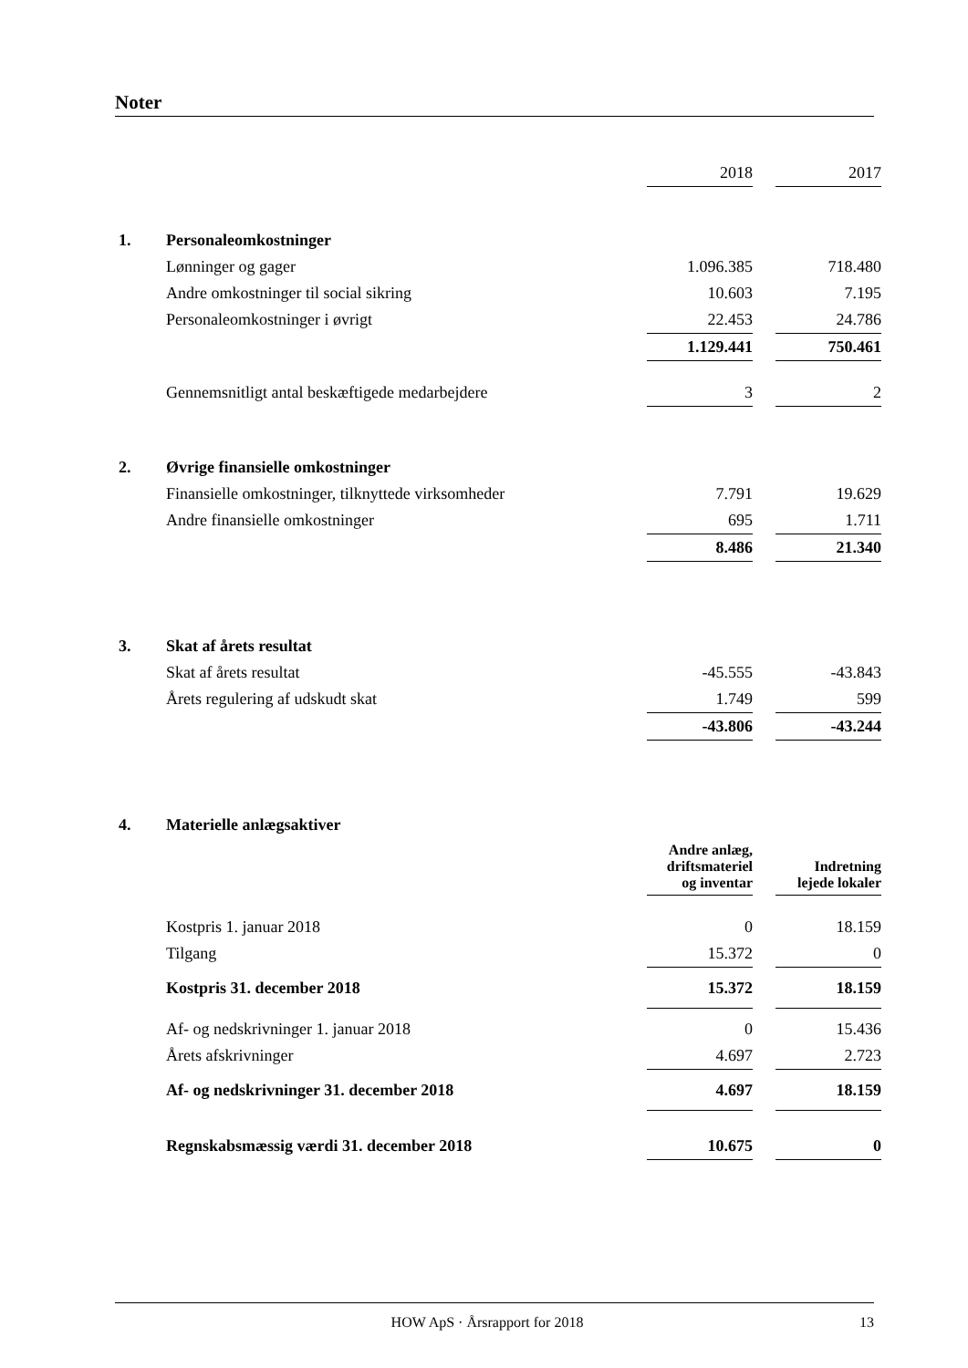Noter
| | | 2018 | | 2017 |
| 1. | Personaleomkostninger | | | |
| | Lønninger og gager | 1.096.385 | | 718.480 |
| | Andre omkostninger til social sikring | 10.603 | | 7.195 |
| | Personaleomkostninger i øvrigt | 22.453 | | 24.786 |
| | | 1.129.441 | | 750.461 |
| | Gennemsnitligt antal beskæftigede medarbejdere | 3 | | 2 |
| 2. | Øvrige finansielle omkostninger | | | |
| | Finansielle omkostninger, tilknyttede virksomheder | 7.791 | | 19.629 |
| | Andre finansielle omkostninger | 695 | | 1.711 |
| | | 8.486 | | 21.340 |
| 3. | Skat af årets resultat | | | |
| | Skat af årets resultat | -45.555 | | -43.843 |
| | Årets regulering af udskudt skat | 1.749 | | 599 |
| | | -43.806 | | -43.244 |
| 4. | Materielle anlægsaktiver | | | |
| | | Andre anlæg, driftsmateriel og inventar | | Indretning lejede lokaler |
| | Kostpris 1. januar 2018 | 0 | | 18.159 |
| | Tilgang | 15.372 | | 0 |
| | Kostpris 31. december 2018 | 15.372 | | 18.159 |
| | Af- og nedskrivninger 1. januar 2018 | 0 | | 15.436 |
| | Årets afskrivninger | 4.697 | | 2.723 |
| | Af- og nedskrivninger 31. december 2018 | 4.697 | | 18.159 |
| | Regnskabsmæssig værdi 31. december 2018 | 10.675 | | 0 |
HOW ApS · Årsrapport for 2018 13